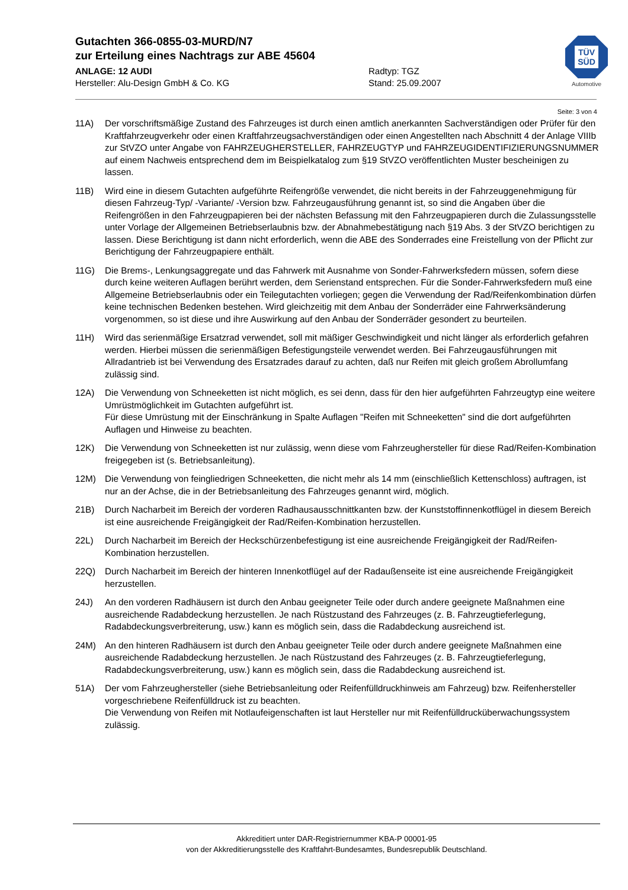Gutachten 366-0855-03-MURD/N7
zur Erteilung eines Nachtrags zur ABE 45604
ANLAGE: 12 AUDI Radtyp: TGZ
Hersteller: Alu-Design GmbH & Co. KG Stand: 25.09.2007
TÜV
SÜD
Automotive
Seite: 3 von 4
11A) Der vorschriftsmäßige Zustand des Fahrzeuges ist durch einen amtlich anerkannten Sachverständigen oder Prüfer für den Kraftfahrzeugverkehr oder einen Kraftfahrzeugsachverständigen oder einen Angestellten nach Abschnitt 4 der Anlage VIIIb zur StVZO unter Angabe von FAHRZEUGHERSTELLER, FAHRZEUGTYP und FAHRZEUGIDENTIFIZIERUNGSNUMMER auf einem Nachweis entsprechend dem im Beispielkatalog zum §19 StVZO veröffentlichten Muster bescheinigen zu lassen.
11B) Wird eine in diesem Gutachten aufgeführte Reifengröße verwendet, die nicht bereits in der Fahrzeuggenehmigung für diesen Fahrzeug-Typ/ -Variante/ -Version bzw. Fahrzeugausführung genannt ist, so sind die Angaben über die Reifengrößen in den Fahrzeugpapieren bei der nächsten Befassung mit den Fahrzeugpapieren durch die Zulassungsstelle unter Vorlage der Allgemeinen Betriebserlaubnis bzw. der Abnahmebestätigung nach §19 Abs. 3 der StVZO berichtigen zu lassen. Diese Berichtigung ist dann nicht erforderlich, wenn die ABE des Sonderrades eine Freistellung von der Pflicht zur Berichtigung der Fahrzeugpapiere enthält.
11G) Die Brems-, Lenkungsaggregate und das Fahrwerk mit Ausnahme von Sonder-Fahrwerksfedern müssen, sofern diese durch keine weiteren Auflagen berührt werden, dem Serienstand entsprechen. Für die Sonder-Fahrwerksfedern muß eine Allgemeine Betriebserlaubnis oder ein Teilegutachten vorliegen; gegen die Verwendung der Rad/Reifenkombination dürfen keine technischen Bedenken bestehen. Wird gleichzeitig mit dem Anbau der Sonderräder eine Fahrwerksänderung vorgenommen, so ist diese und ihre Auswirkung auf den Anbau der Sonderräder gesondert zu beurteilen.
11H) Wird das serienmäßige Ersatzrad verwendet, soll mit mäßiger Geschwindigkeit und nicht länger als erforderlich gefahren werden. Hierbei müssen die serienmäßigen Befestigungsteile verwendet werden. Bei Fahrzeugausführungen mit Allradantrieb ist bei Verwendung des Ersatzrades darauf zu achten, daß nur Reifen mit gleich großem Abrollumfang zulässig sind.
12A) Die Verwendung von Schneeketten ist nicht möglich, es sei denn, dass für den hier aufgeführten Fahrzeugtyp eine weitere Umrüstmöglichkeit im Gutachten aufgeführt ist.
Für diese Umrüstung mit der Einschränkung in Spalte Auflagen "Reifen mit Schneeketten" sind die dort aufgeführten Auflagen und Hinweise zu beachten.
12K) Die Verwendung von Schneeketten ist nur zulässig, wenn diese vom Fahrzeughersteller für diese Rad/Reifen-Kombination freigegeben ist (s. Betriebsanleitung).
12M) Die Verwendung von feingliedrigen Schneeketten, die nicht mehr als 14 mm (einschließlich Kettenschloss) auftragen, ist nur an der Achse, die in der Betriebsanleitung des Fahrzeuges genannt wird, möglich.
21B) Durch Nacharbeit im Bereich der vorderen Radhausausschnittkanten bzw. der Kunststoffinnenkotflügel in diesem Bereich ist eine ausreichende Freigängigkeit der Rad/Reifen-Kombination herzustellen.
22L) Durch Nacharbeit im Bereich der Heckschürzenbefestigung ist eine ausreichende Freigängigkeit der Rad/Reifen-Kombination herzustellen.
22Q) Durch Nacharbeit im Bereich der hinteren Innenkotflügel auf der Radaußenseite ist eine ausreichende Freigängigkeit herzustellen.
24J) An den vorderen Radhäusern ist durch den Anbau geeigneter Teile oder durch andere geeignete Maßnahmen eine ausreichende Radabdeckung herzustellen. Je nach Rüstzustand des Fahrzeuges (z. B. Fahrzeugtieferlegung, Radabdeckungsverbreiterung, usw.) kann es möglich sein, dass die Radabdeckung ausreichend ist.
24M) An den hinteren Radhäusern ist durch den Anbau geeigneter Teile oder durch andere geeignete Maßnahmen eine ausreichende Radabdeckung herzustellen. Je nach Rüstzustand des Fahrzeuges (z. B. Fahrzeugtieferlegung, Radabdeckungsverbreiterung, usw.) kann es möglich sein, dass die Radabdeckung ausreichend ist.
51A) Der vom Fahrzeughersteller (siehe Betriebsanleitung oder Reifenfülldruckhinweis am Fahrzeug) bzw. Reifenhersteller vorgeschriebene Reifenfülldruck ist zu beachten.
Die Verwendung von Reifen mit Notlaufeigenschaften ist laut Hersteller nur mit Reifenfülldrucküberwachungssystem zulässig.
Akkreditiert unter DAR-Registriernummer KBA-P 00001-95
von der Akkreditierungsstelle des Kraftfahrt-Bundesamtes, Bundesrepublik Deutschland.